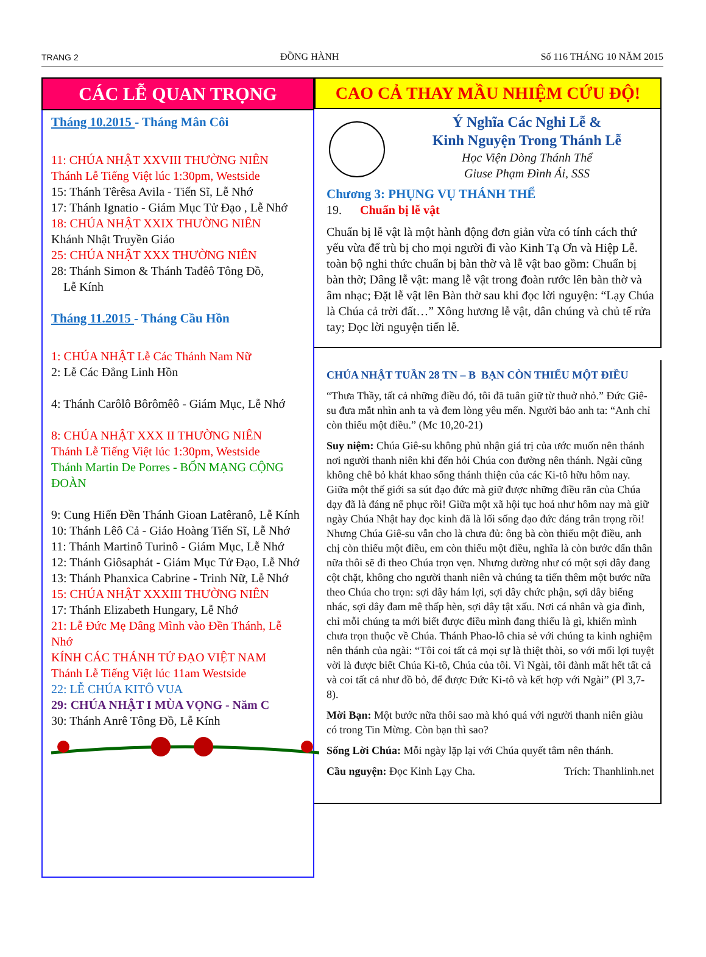TRANG 2 ĐỒNG HÀNH Số 116 THÁNG 10 NĂM 2015
CÁC LỄ QUAN TRỌNG
Tháng 10.2015 - Tháng Mân Côi
11: CHÚA NHẬT XXVIII THƯỜNG NIÊN
Thánh Lễ Tiếng Việt lúc 1:30pm, Westside
15: Thánh Têrêsa Avila - Tiến Sĩ, Lễ Nhớ
17: Thánh Ignatio - Giám Mục Tử Đạo , Lễ Nhớ
18: CHÚA NHẬT XXIX THƯỜNG NIÊN
Khánh Nhật Truyền Giáo
25: CHÚA NHẬT XXX THƯỜNG NIÊN
28: Thánh Simon & Thánh Tađêô Tông Đồ,
Lễ Kính
Tháng 11.2015 - Tháng Cầu Hồn
1: CHÚA NHẬT Lễ Các Thánh Nam Nữ
2: Lễ Các Đẳng Linh Hồn
4: Thánh Carôlô Bôrômêô - Giám Mục, Lễ Nhớ
8: CHÚA NHẬT XXX II THƯỜNG NIÊN
Thánh Lễ Tiếng Việt lúc 1:30pm, Westside
Thánh Martin De Porres - BỔN MẠNG CỘNG ĐOÀN
9: Cung Hiến Đền Thánh Gioan Latêranô, Lễ Kính
10: Thánh Lêô Cả - Giáo Hoàng Tiến Sĩ, Lễ Nhớ
11: Thánh Martinô Turinô - Giám Mục, Lễ Nhớ
12: Thánh Giôsaphát - Giám Mục Tử Đạo, Lễ Nhớ
13: Thánh Phanxica Cabrine - Trinh Nữ, Lễ Nhớ
15: CHÚA NHẬT XXXIII THƯỜNG NIÊN
17: Thánh Elizabeth Hungary, Lễ Nhớ
21: Lễ Đức Mẹ Dâng Mình vào Đền Thánh, Lễ Nhớ
KÍNH CÁC THÁNH TỬ ĐẠO VIỆT NAM
Thánh Lễ Tiếng Việt lúc 11am Westside
22: LỄ CHÚA KITÔ VUA
29: CHÚA NHẬT I MÙA VỌNG - Năm C
30: Thánh Anrê Tông Đồ, Lễ Kính
CAO CẢ THAY MẦU NHIỆM CỨU ĐỘ!
Ý Nghĩa Các Nghi Lễ &
Kinh Nguyện Trong Thánh Lễ
Học Viện Dòng Thánh Thể
Giuse Phạm Đình Ái, SSS
Chương 3: PHỤNG VỤ THÁNH THỂ
19. Chuẩn bị lễ vật
Chuẩn bị lễ vật là một hành động đơn giản vừa có tính cách thứ yếu vừa để trù bị cho mọi người đi vào Kinh Tạ Ơn và Hiệp Lễ. toàn bộ nghi thức chuẩn bị bàn thờ và lễ vật bao gồm: Chuẩn bị bàn thờ; Dâng lễ vật: mang lễ vật trong đoàn rước lên bàn thờ và âm nhạc; Đặt lễ vật lên Bàn thờ sau khi đọc lời nguyện: “Lạy Chúa là Chúa cả trời đất…” Xông hương lễ vật, dân chúng và chủ tế rửa tay; Đọc lời nguyện tiến lễ.
CHÚA NHẬT TUẦN 28 TN – B BẠN CÒN THIẾU MỘT ĐIỀU
“Thưa Thầy, tất cả những điều đó, tôi đã tuân giữ từ thuở nhỏ.” Đức Giê-su đưa mắt nhìn anh ta và đem lòng yêu mến. Người bảo anh ta: “Anh chỉ còn thiếu một điều.” (Mc 10,20-21)
Suy niệm: Chúa Giê-su không phủ nhận giá trị của ước muốn nên thánh nơi người thanh niên khi đến hỏi Chúa con đường nên thánh. Ngài cũng không chê bỏ khát khao sống thánh thiện của các Ki-tô hữu hôm nay. Giữa một thế giới sa sút đạo đức mà giữ được những điều răn của Chúa dạy đã là đáng nể phục rồi! Giữa một xã hội tục hoá như hôm nay mà giữ ngày Chúa Nhật hay đọc kinh đã là lối sống đạo đức đáng trân trọng rồi! Nhưng Chúa Giê-su vẫn cho là chưa đủ: ông bà còn thiếu một điều, anh chị còn thiếu một điều, em còn thiếu một điều, nghĩa là còn bước dấn thân nữa thôi sẽ đi theo Chúa trọn vẹn. Nhưng dường như có một sợi dây đang cột chặt, không cho người thanh niên và chúng ta tiến thêm một bước nữa theo Chúa cho trọn: sợi dây hám lợi, sợi dây chức phận, sợi dây biếng nhác, sợi dây đam mê thấp hèn, sợi dây tật xấu. Nơi cá nhân và gia đình, chỉ mỗi chúng ta mới biết được điều mình đang thiếu là gì, khiến mình chưa trọn thuộc về Chúa. Thánh Phao-lô chia sẻ với chúng ta kinh nghiệm nên thánh của ngài: “Tôi coi tất cả mọi sự là thiệt thòi, so với mối lợi tuyệt vời là được biết Chúa Ki-tô, Chúa của tôi. Vì Ngài, tôi đành mất hết tất cả và coi tất cả như đồ bỏ, để được Đức Ki-tô và kết hợp với Ngài” (Pl 3,7-8).
Mời Bạn: Một bước nữa thôi sao mà khó quá với người thanh niên giàu có trong Tin Mừng. Còn bạn thì sao?
Sống Lời Chúa: Mỗi ngày lặp lại với Chúa quyết tâm nên thánh.
Cầu nguyện: Đọc Kinh Lạy Cha. Trích: Thanhlinh.net